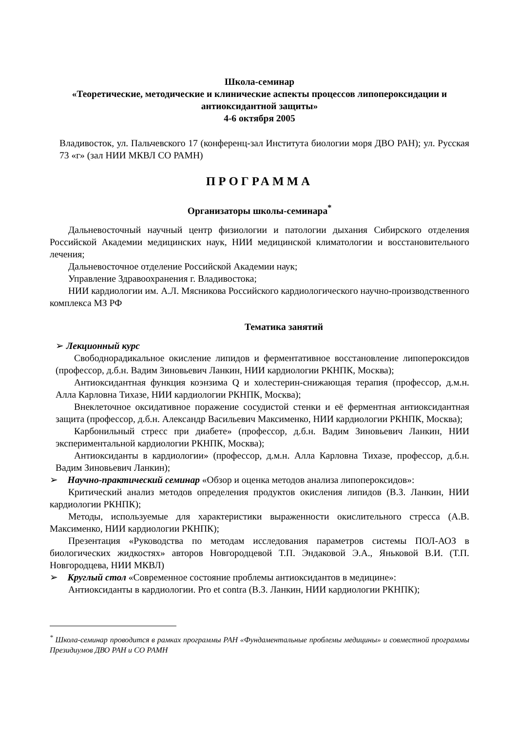Школа-семинар
«Теоретические, методические и клинические аспекты процессов липопероксидации и антиоксидантной защиты»
4-6 октября 2005
Владивосток, ул. Пальчевского 17 (конференц-зал Института биологии моря ДВО РАН); ул. Русская 73 «г» (зал НИИ МКВЛ СО РАМН)
ПРОГРАММА
Организаторы школы-семинара<sup>*</sup>
Дальневосточный научный центр физиологии и патологии дыхания Сибирского отделения Российской Академии медицинских наук, НИИ медицинской климатологии и восстановительного лечения;
Дальневосточное отделение Российской Академии наук;
Управление Здравоохранения г. Владивостока;
НИИ кардиологии им. А.Л. Мясникова Российского кардиологического научно-производственного комплекса МЗ РФ
Тематика занятий
➢ Лекционный курс
Свободнорадикальное окисление липидов и ферментативное восстановление липопероксидов (профессор, д.б.н. Вадим Зиновьевич Ланкин, НИИ кардиологии РКНПК, Москва);
Антиоксидантная функция коэнзима Q и холестерин-снижающая терапия (профессор, д.м.н. Алла Карловна Тихазе, НИИ кардиологии РКНПК, Москва);
Внеклеточное оксидативное поражение сосудистой стенки и её ферментная антиоксидантная защита (профессор, д.б.н. Александр Васильевич Максименко, НИИ кардиологии РКНПК, Москва);
Карбонильный стресс при диабете» (профессор, д.б.н. Вадим Зиновьевич Ланкин, НИИ экспериментальной кардиологии РКНПК, Москва);
Антиоксиданты в кардиологии» (профессор, д.м.н. Алла Карловна Тихазе, профессор, д.б.н. Вадим Зиновьевич Ланкин);
➢ Научно-практический семинар «Обзор и оценка методов анализа липопероксидов»:
Критический анализ методов определения продуктов окисления липидов (В.З. Ланкин, НИИ кардиологии РКНПК);
Методы, используемые для характеристики выраженности окислительного стресса (А.В. Максименко, НИИ кардиологии РКНПК);
Презентация «Руководства по методам исследования параметров системы ПОЛ-АОЗ в биологических жидкостях» авторов Новгородцевой Т.П. Эндаковой Э.А., Яньковой В.И. (Т.П. Новгородцева, НИИ МКВЛ)
➢ Круглый стол «Современное состояние проблемы антиоксидантов в медицине»:
Антиоксиданты в кардиологии. Pro et contra (В.З. Ланкин, НИИ кардиологии РКНПК);
<sup>*</sup> Школа-семинар проводится в рамках программы РАН «Фундаментальные проблемы медицины» и совместной программы Президиумов ДВО РАН и СО РАМН